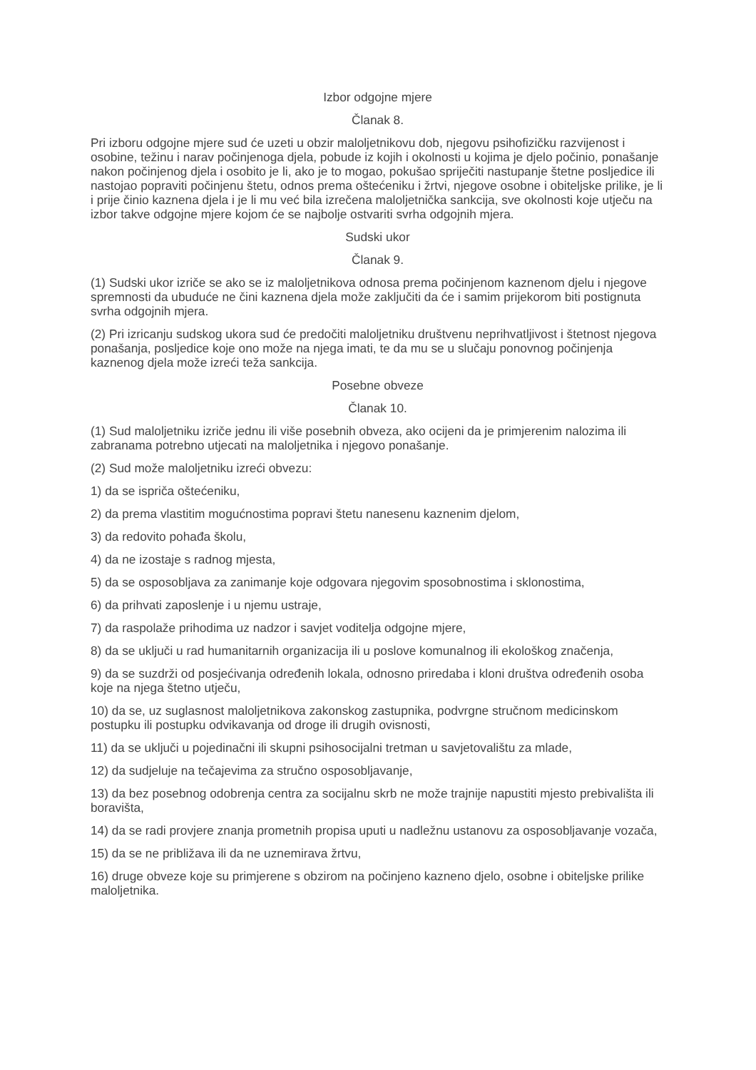Izbor odgojne mjere
Članak 8.
Pri izboru odgojne mjere sud će uzeti u obzir maloljetnikovu dob, njegovu psihofizičku razvijenost i osobine, težinu i narav počinjenoga djela, pobude iz kojih i okolnosti u kojima je djelo počinio, ponašanje nakon počinjenog djela i osobito je li, ako je to mogao, pokušao spriječiti nastupanje štetne posljedice ili nastojao popraviti počinjenu štetu, odnos prema oštećeniku i žrtvi, njegove osobne i obiteljske prilike, je li i prije činio kaznena djela i je li mu već bila izrečena maloljetnička sankcija, sve okolnosti koje utječu na izbor takve odgojne mjere kojom će se najbolje ostvariti svrha odgojnih mjera.
Sudski ukor
Članak 9.
(1) Sudski ukor izriče se ako se iz maloljetnikova odnosa prema počinjenom kaznenom djelu i njegove spremnosti da ubuduće ne čini kaznena djela može zaključiti da će i samim prijekorom biti postignuta svrha odgojnih mjera.
(2) Pri izricanju sudskog ukora sud će predočiti maloljetniku društvenu neprihvatljivost i štetnost njegova ponašanja, posljedice koje ono može na njega imati, te da mu se u slučaju ponovnog počinjenja kaznenog djela može izreći teža sankcija.
Posebne obveze
Članak 10.
(1) Sud maloljetniku izriče jednu ili više posebnih obveza, ako ocijeni da je primjerenim nalozima ili zabranama potrebno utjecati na maloljetnika i njegovo ponašanje.
(2) Sud može maloljetniku izreći obvezu:
1) da se ispriča oštećeniku,
2) da prema vlastitim mogućnostima popravi štetu nanesenu kaznenim djelom,
3) da redovito pohađa školu,
4) da ne izostaje s radnog mjesta,
5) da se osposobljava za zanimanje koje odgovara njegovim sposobnostima i sklonostima,
6) da prihvati zaposlenje i u njemu ustraje,
7) da raspolaže prihodima uz nadzor i savjet voditelja odgojne mjere,
8) da se uključi u rad humanitarnih organizacija ili u poslove komunalnog ili ekološkog značenja,
9) da se suzdrži od posjećivanja određenih lokala, odnosno priredaba i kloni društva određenih osoba koje na njega štetno utječu,
10) da se, uz suglasnost maloljetnikova zakonskog zastupnika, podvrgne stručnom medicinskom postupku ili postupku odvikavanja od droge ili drugih ovisnosti,
11) da se uključi u pojedinačni ili skupni psihosocijalni tretman u savjetovalištu za mlade,
12) da sudjeluje na tečajevima za stručno osposobljavanje,
13) da bez posebnog odobrenja centra za socijalnu skrb ne može trajnije napustiti mjesto prebivališta ili boravišta,
14) da se radi provjere znanja prometnih propisa uputi u nadležnu ustanovu za osposobljavanje vozača,
15) da se ne približava ili da ne uznemirava žrtvu,
16) druge obveze koje su primjerene s obzirom na počinjeno kazneno djelo, osobne i obiteljske prilike maloljetnika.